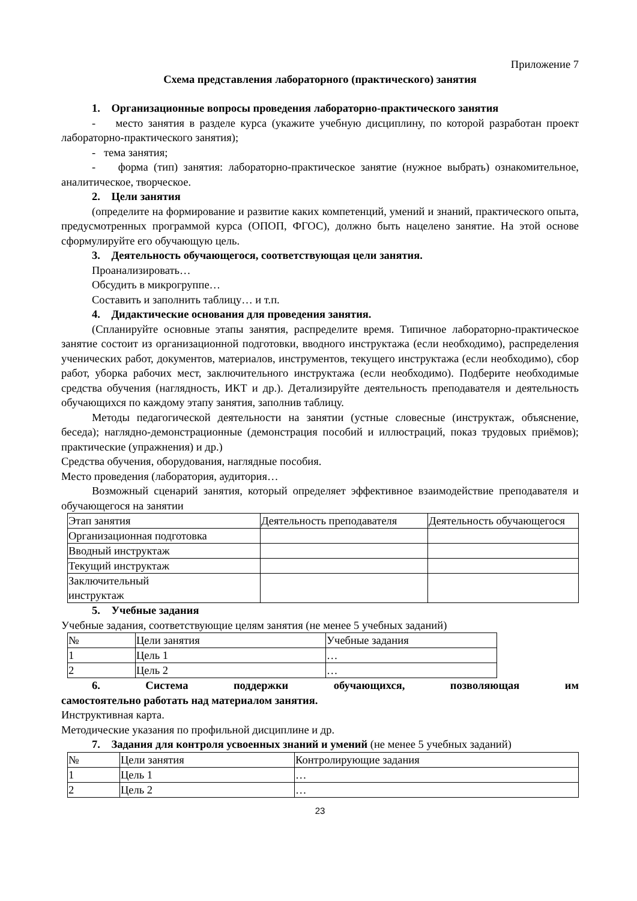Приложение 7
Схема представления лабораторного (практического) занятия
1. Организационные вопросы проведения лабораторно-практического занятия
- место занятия в разделе курса (укажите учебную дисциплину, по которой разработан проект лабораторно-практического занятия);
- тема занятия;
- форма (тип) занятия: лабораторно-практическое занятие (нужное выбрать) ознакомительное, аналитическое, творческое.
2. Цели занятия
(определите на формирование и развитие каких компетенций, умений и знаний, практического опыта, предусмотренных программой курса (ОПОП, ФГОС), должно быть нацелено занятие. На этой основе сформулируйте его обучающую цель.
3. Деятельность обучающегося, соответствующая цели занятия.
Проанализировать…
Обсудить в микрогруппе…
Составить и заполнить таблицу… и т.п.
4. Дидактические основания для проведения занятия.
(Спланируйте основные этапы занятия, распределите время. Типичное лабораторно-практическое занятие состоит из организационной подготовки, вводного инструктажа (если необходимо), распределения ученических работ, документов, материалов, инструментов, текущего инструктажа (если необходимо), сбор работ, уборка рабочих мест, заключительного инструктажа (если необходимо). Подберите необходимые средства обучения (наглядность, ИКТ и др.). Детализируйте деятельность преподавателя и деятельность обучающихся по каждому этапу занятия, заполнив таблицу.
Методы педагогической деятельности на занятии (устные словесные (инструктаж, объяснение, беседа); наглядно-демонстрационные (демонстрация пособий и иллюстраций, показ трудовых приёмов); практические (упражнения) и др.)
Средства обучения, оборудования, наглядные пособия.
Место проведения (лаборатория, аудитория…
Возможный сценарий занятия, который определяет эффективное взаимодействие преподавателя и обучающегося на занятии
| Этап занятия | Деятельность преподавателя | Деятельность обучающегося |
| Организационная подготовка | | |
| Вводный инструктаж | | |
| Текущий инструктаж | | |
| Заключительный инструктаж | | |
5. Учебные задания
Учебные задания, соответствующие целям занятия (не менее 5 учебных заданий)
| № | Цели занятия | Учебные задания |
| 1 | Цель 1 | … |
| 2 | Цель 2 | … |
6. Система поддержки обучающихся, позволяющая им
самостоятельно работать над материалом занятия.
Инструктивная карта.
Методические указания по профильной дисциплине и др.
7. Задания для контроля усвоенных знаний и умений (не менее 5 учебных заданий)
| № | Цели занятия | Контролирующие задания |
| 1 | Цель 1 | … |
| 2 | Цель 2 | … |
23